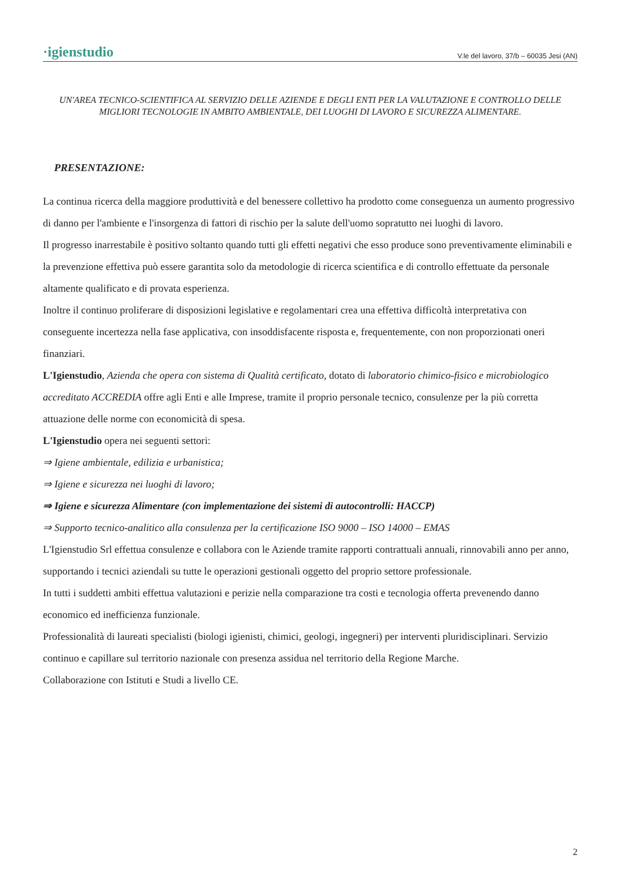·igienstudio V.le del lavoro, 37/b – 60035 Jesi (AN)
UN'AREA TECNICO-SCIENTIFICA AL SERVIZIO DELLE AZIENDE E DEGLI ENTI PER LA VALUTAZIONE E CONTROLLO DELLE MIGLIORI TECNOLOGIE IN AMBITO AMBIENTALE, DEI LUOGHI DI LAVORO E SICUREZZA ALIMENTARE.
PRESENTAZIONE:
La continua ricerca della maggiore produttività e del benessere collettivo ha prodotto come conseguenza un aumento progressivo di danno per l'ambiente e l'insorgenza di fattori di rischio per la salute dell'uomo sopratutto nei luoghi di lavoro.
Il progresso inarrestabile è positivo soltanto quando tutti gli effetti negativi che esso produce sono preventivamente eliminabili e la prevenzione effettiva può essere garantita solo da metodologie di ricerca scientifica e di controllo effettuate da personale altamente qualificato e di provata esperienza.
Inoltre il continuo proliferare di disposizioni legislative e regolamentari crea una effettiva difficoltà interpretativa con conseguente incertezza nella fase applicativa, con insoddisfacente risposta e, frequentemente, con non proporzionati oneri finanziari.
L'Igienstudio, Azienda che opera con sistema di Qualità certificato, dotato di laboratorio chimico-fisico e microbiologico accreditato ACCREDIA offre agli Enti e alle Imprese, tramite il proprio personale tecnico, consulenze per la più corretta attuazione delle norme con economicità di spesa.
L'Igienstudio opera nei seguenti settori:
⇒ Igiene ambientale, edilizia e urbanistica;
⇒ Igiene e sicurezza nei luoghi di lavoro;
⇒ Igiene e sicurezza Alimentare (con implementazione dei sistemi di autocontrolli: HACCP)
⇒ Supporto tecnico-analitico alla consulenza per la certificazione ISO 9000 – ISO 14000 – EMAS
L'Igienstudio Srl effettua consulenze e collabora con le Aziende tramite rapporti contrattuali annuali, rinnovabili anno per anno, supportando i tecnici aziendali su tutte le operazioni gestionali oggetto del proprio settore professionale.
In tutti i suddetti ambiti effettua valutazioni e perizie nella comparazione tra costi e tecnologia offerta prevenendo danno economico ed inefficienza funzionale.
Professionalità di laureati specialisti (biologi igienisti, chimici, geologi, ingegneri) per interventi pluridisciplinari. Servizio continuo e capillare sul territorio nazionale con presenza assidua nel territorio della Regione Marche.
Collaborazione con Istituti e Studi a livello CE.
2